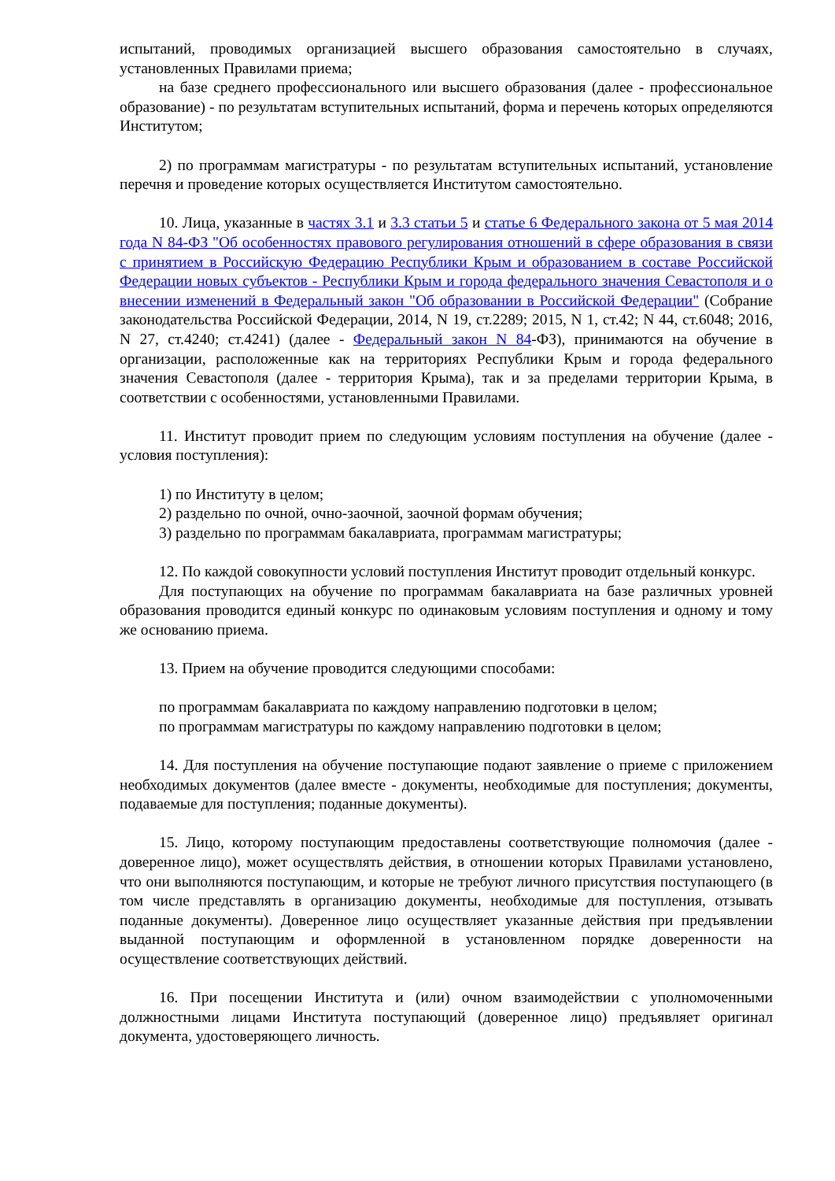испытаний, проводимых организацией высшего образования самостоятельно в случаях, установленных Правилами приема;
на базе среднего профессионального или высшего образования (далее - профессиональное образование) - по результатам вступительных испытаний, форма и перечень которых определяются Институтом;
2) по программам магистратуры - по результатам вступительных испытаний, установление перечня и проведение которых осуществляется Институтом самостоятельно.
10. Лица, указанные в частях 3.1 и 3.3 статьи 5 и статье 6 Федерального закона от 5 мая 2014 года N 84-ФЗ "Об особенностях правового регулирования отношений в сфере образования в связи с принятием в Российскую Федерацию Республики Крым и образованием в составе Российской Федерации новых субъектов - Республики Крым и города федерального значения Севастополя и о внесении изменений в Федеральный закон "Об образовании в Российской Федерации" (Собрание законодательства Российской Федерации, 2014, N 19, ст.2289; 2015, N 1, ст.42; N 44, ст.6048; 2016, N 27, ст.4240; ст.4241) (далее - Федеральный закон N 84-ФЗ), принимаются на обучение в организации, расположенные как на территориях Республики Крым и города федерального значения Севастополя (далее - территория Крыма), так и за пределами территории Крыма, в соответствии с особенностями, установленными Правилами.
11. Институт проводит прием по следующим условиям поступления на обучение (далее - условия поступления):
1) по Институту в целом;
2) раздельно по очной, очно-заочной, заочной формам обучения;
3) раздельно по программам бакалавриата, программам магистратуры;
12. По каждой совокупности условий поступления Институт проводит отдельный конкурс.
Для поступающих на обучение по программам бакалавриата на базе различных уровней образования проводится единый конкурс по одинаковым условиям поступления и одному и тому же основанию приема.
13. Прием на обучение проводится следующими способами:
по программам бакалавриата по каждому направлению подготовки в целом;
по программам магистратуры по каждому направлению подготовки в целом;
14. Для поступления на обучение поступающие подают заявление о приеме с приложением необходимых документов (далее вместе - документы, необходимые для поступления; документы, подаваемые для поступления; поданные документы).
15. Лицо, которому поступающим предоставлены соответствующие полномочия (далее - доверенное лицо), может осуществлять действия, в отношении которых Правилами установлено, что они выполняются поступающим, и которые не требуют личного присутствия поступающего (в том числе представлять в организацию документы, необходимые для поступления, отзывать поданные документы). Доверенное лицо осуществляет указанные действия при предъявлении выданной поступающим и оформленной в установленном порядке доверенности на осуществление соответствующих действий.
16. При посещении Института и (или) очном взаимодействии с уполномоченными должностными лицами Института поступающий (доверенное лицо) предъявляет оригинал документа, удостоверяющего личность.